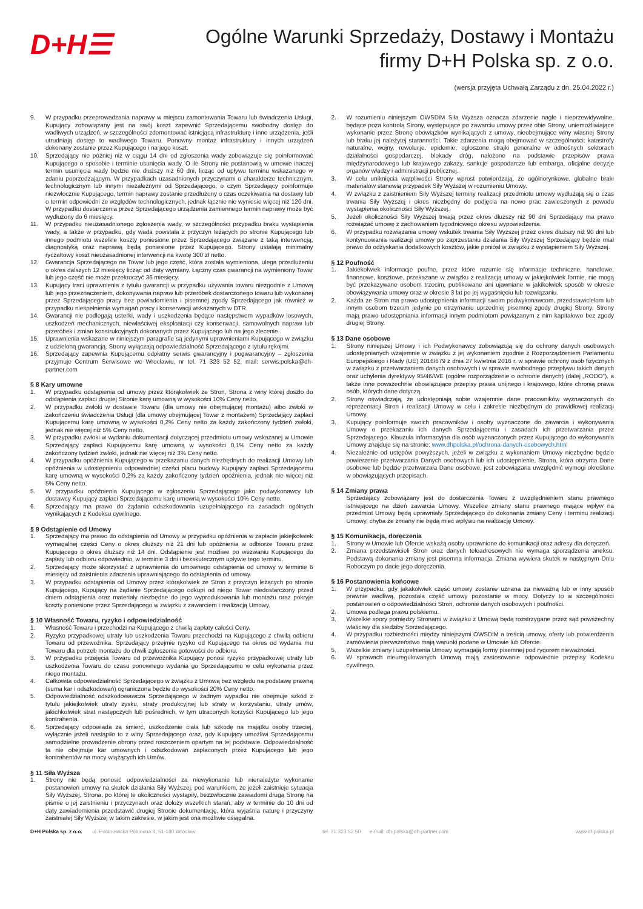D+H☰
Ogólne Warunki Sprzedaży, Dostawy i Montażu
firmy D+H Polska sp. z o.o.
(wersja przyjęta Uchwałą Zarządu z dn. 25.04.2022 r.)
9. W przypadku przeprowadzania naprawy w miejscu zamontowania Towaru lub świadczenia Usługi, Kupujący zobowiązany jest na swój koszt zapewnić Sprzedającemu swobodny dostęp do wadliwych urządzeń, w szczególności zdemontować istniejącą infrastrukturę i inne urządzenia, jeśli utrudniają dostęp to wadliwego Towaru. Ponowny montaż infrastruktury i innych urządzeń dokonany zostanie przez Kupującego i na jego koszt.
10. Sprzedający nie później niż w ciągu 14 dni od zgłoszenia wady zobowiązuje się poinformować Kupującego o sposobie i terminie usunięcia wady. O ile Strony nie postanowią w umowie inaczej termin usunięcia wady będzie nie dłuższy niż 60 dni, licząc od upływu terminu wskazanego w zdaniu poprzedzającym. W przypadkach uzasadnionych przyczynami o charakterze technicznym, technologicznym lub innymi niezależnymi od Sprzedającego, o czym Sprzedający poinformuje niezwłocznie Kupującego, termin naprawy zostanie przedłużony o czas oczekiwania na dostawy lub o termin odpowiedni ze względów technologicznych, jednak łącznie nie wyniesie więcej niż 120 dni. W przypadku dostarczenia przez Sprzedającego urządzenia zamiennego termin naprawy może być wydłużony do 6 miesięcy.
11. W przypadku nieuzasadnionego zgłoszenia wady, w szczególności przypadku braku wystąpienia wady, a także w przypadku, gdy wada powstała z przyczyn leżących po stronie Kupującego lub innego podmiotu wszelkie koszty poniesione przez Sprzedającego związane z taką interwencją, diagnostyką oraz naprawą będą poniesione przez Kupującego. Strony ustalają minimalny ryczałtowy koszt nieuzasadnionej interwencji na kwotę 300 zł netto.
12. Gwarancja Sprzedającego na Towar lub jego część, która została wymieniona, ulega przedłużeniu o okres dalszych 12 miesięcy licząc od daty wymiany. Łączny czas gwarancji na wymieniony Towar lub jego część nie może przekroczyć 36 miesięcy.
13. Kupujący traci uprawnienia z tytułu gwarancji w przypadku używania towaru niezgodnie z Umową lub jego przeznaczeniem, dokonywania napraw lub przeróbek dostarczonego towaru lub wykonanej przez Sprzedającego pracy bez powiadomienia i pisemnej zgody Sprzedającego jak również w przypadku niespełnienia wymagań pracy i konserwacji wskazanych w DTR.
14. Gwarancji nie podlegają usterki, wady i uszkodzenia będące następstwem wypadków losowych, uszkodzeń mechanicznych, niewłaściwej eksploatacji czy konserwacji, samowolnych napraw lub przeróbek i zmian konstrukcyjnych dokonanych przez Kupującego lub na jego zlecenie.
15. Uprawnienia wskazane w niniejszym paragrafie są jedynymi uprawnieniami Kupującego w związku z udzieloną gwarancją. Strony wyłączają odpowiedzialność Sprzedającego z tytułu rękojmi.
16. Sprzedający zapewnia Kupującemu odpłatny serwis gwarancyjny i pogwarancyjny – zgłoszenia przyjmuje Centrum Serwisowe we Wrocławiu, nr tel. 71 323 52 52, mail: serwis.polska@dh-partner.com
§ 8 Kary umowne
1. W przypadku odstąpienia od umowy przez którąkolwiek ze Stron, Strona z winy której doszło do odstąpienia zapłaci drugiej Stronie karę umowną w wysokości 10% Ceny netto.
2. W przypadku zwłoki w dostawie Towaru (dla umowy nie obejmującej montażu) albo zwłoki w zakończeniu świadczenia Usługi (dla umowy obejmującej Towar z montażem) Sprzedający zapłaci Kupującemu karę umowną w wysokości 0,2% Ceny netto za każdy zakończony tydzień zwłoki, jednak nie więcej niż 5% Ceny netto.
3. W przypadku zwłoki w wydaniu dokumentacji dotyczącej przedmiotu umowy wskazanej w Umowie Sprzedający zapłaci Kupującemu karę umowną w wysokości 0,1% Ceny netto za każdy zakończony tydzień zwłoki, jednak nie więcej niż 3% Ceny netto.
4. W przypadku opóźnienia Kupującego w przekazaniu danych niezbędnych do realizacji Umowy lub opóźnienia w udostępnieniu odpowiedniej części placu budowy Kupujący zapłaci Sprzedającemu karę umowną w wysokości 0,2% za każdy zakończony tydzień opóźnienia, jednak nie więcej niż 5% Ceny netto.
5. W przypadku opóźnienia Kupującego w zgłoszeniu Sprzedającego jako podwykonawcy lub dostawcy Kupujący zapłaci Sprzedającemu karę umowną w wysokości 10% Ceny netto.
6. Sprzedający ma prawo do żądania odszkodowania uzupełniającego na zasadach ogólnych wynikających z Kodeksu cywilnego.
§ 9 Odstąpienie od Umowy
1. Sprzedający ma prawo do odstąpienia od Umowy w przypadku opóźnienia w zapłacie jakiejkolwiek wymagalnej części Ceny o okres dłuższy niż 21 dni lub opóźnienia w odbiorze Towaru przez Kupującego o okres dłuższy niż 14 dni. Odstąpienie jest możliwe po wezwaniu Kupującego do zapłaty lub odbioru odpowiednio, w terminie 3 dni i bezskutecznym upływie tego terminu.
2. Sprzedający może skorzystać z uprawnienia do umownego odstąpienia od umowy w terminie 6 miesięcy od zaistnienia zdarzenia uprawniającego do odstąpienia od umowy.
3. W przypadku odstąpienia od Umowy przez którąkolwiek ze Stron z przyczyn leżących po stronie Kupującego, Kupujący na żądanie Sprzedającego odkupi od niego Towar niedostarczony przed dniem odstąpienia oraz materiały niezbędne do jego wyprodukowania lub montażu oraz pokryje koszty poniesione przez Sprzedającego w związku z zawarciem i realizacją Umowy.
§ 10 Własność Towaru, ryzyko i odpowiedzialność
1. Własność Towaru i przechodzi na Kupującego z chwilą zapłaty całości Ceny.
2. Ryzyko przypadkowej utraty lub uszkodzenia Towaru przechodzi na Kupującego z chwilą odbioru Towaru od przewoźnika. Sprzedający przejmie ryzyko od Kupującego na okres od wydania mu Towaru dla potrzeb montażu do chwili zgłoszenia gotowości do odbioru.
3. W przypadku przejęcia Towaru od przewoźnika Kupujący ponosi ryzyko przypadkowej utraty lub uszkodzenia Towaru do czasu ponownego wydania go Sprzedającemu w celu wykonania przez niego montażu.
4. Całkowita odpowiedzialność Sprzedającego w związku z Umową bez względu na podstawę prawną (suma kar i odszkodowań) ograniczona będzie do wysokości 20% Ceny netto.
5. Odpowiedzialność odszkodowawcza Sprzedającego w żadnym wypadku nie obejmuje szkód z tytułu jakiejkolwiek utraty zysku, straty produkcyjnej lub straty w korzystaniu, utraty umów, jakichkolwiek strat następczych lub pośrednich, w tym utraconych korzyści Kupującego lub jego kontrahenta.
6. Sprzedający odpowiada za śmierć, uszkodzenie ciała lub szkodę na majątku osoby trzeciej, wyłącznie jeżeli nastąpiło to z winy Sprzedającego oraz, gdy Kupujący umożliwi Sprzedającemu samodzielne prowadzenie obrony przed roszczeniem opartym na tej podstawie. Odpowiedzialność ta nie obejmuje kar umownych i odszkodowań zapłaconych przez Kupującego lub jego kontrahentów na mocy wiążących ich Umów.
§ 11 Siła Wyższa
1. Strony nie będą ponosić odpowiedzialności za niewykonanie lub nienależyte wykonanie postanowień umowy na skutek działania Siły Wyższej, pod warunkiem, że jeżeli zaistnieje sytuacja Siły Wyższej, Strona, po której te okoliczności wystąpiły, bezzwłocznie zawiadomi drugą Stronę na piśmie o jej zaistnieniu i przyczynach oraz dołoży wszelkich starań, aby w terminie do 10 dni od daty zawiadomienia przedstawić drugiej Stronie dokumentację, która wyjaśnia naturę i przyczyny zaistniałej Siły Wyższej w takim zakresie, w jakim jest ona możliwie osiągalna.
2. W rozumieniu niniejszym OWSDiM Siła Wyższa oznacza zdarzenie nagłe i nieprzewidywalne, będące poza kontrolą Strony, występujące po zawarciu umowy przez obie Strony, uniemożliwiające wykonanie przez Stronę obowiązków wynikających z umowy, nieobejmujące winy własnej Strony lub braku jej należytej staranności. Takie zdarzenia mogą obejmować w szczególności: katastrofy naturalne, wojny, rewolucje, epidemie, ogłoszone strajki generalne w odnośnych sektorach działalności gospodarczej, blokady dróg, nałożone na podstawie przepisów prawa międzynarodowego lub krajowego zakazy, sankcje gospodarcze lub embarga, oficjalne decyzje organów władzy i administracji publicznej.
3. W celu uniknięcia wątpliwości Strony wprost potwierdzają, że ogólnorynkowe, globalne braki materiałów stanowią przypadek Siły Wyższej w rozumieniu Umowy.
4. W związku z zaistnieniem Siły Wyższej terminy realizacji przedmiotu umowy wydłużają się o czas trwania Siły Wyższej i okres niezbędny do podjęcia na nowo prac zawieszonych z powodu wystąpienia okoliczności Siły Wyższej.
5. Jeżeli okoliczności Siły Wyższej trwają przez okres dłuższy niż 90 dni Sprzedający ma prawo rozwiązać umowę z zachowaniem tygodniowego okresu wypowiedzenia.
6. W przypadku rozwiązania umowy wskutek trwania Siły Wyższej przez okres dłuższy niż 90 dni lub kontynuowania realizacji umowy po zaprzestaniu działania Siły Wyższej Sprzedający będzie miał prawo do odzyskania dodatkowych kosztów, jakie poniósł w związku z wystąpieniem Siły Wyższej.
§ 12 Poufność
1. Jakiekolwiek informacje poufne, przez które rozumie się informacje techniczne, handlowe, finansowe, kosztowe, przekazane w związku z realizacją umowy w jakiejkolwiek formie, nie mogą być przekazywane osobom trzecim, publikowane ani ujawniane w jakikolwiek sposób w okresie obowiązywania umowy oraz w okresie 3 lat po jej wygaśnięciu lub rozwiązaniu.
2. Każda ze Stron ma prawo udostępnienia informacji swoim podwykonawcom, przedstawicielom lub innym osobom trzecim jedynie po otrzymaniu uprzedniej pisemnej zgody drugiej Strony. Strony mają prawo udostępniania informacji innym podmiotom powiązanym z nim kapitałowo bez zgody drugiej Strony.
§ 13 Dane osobowe
1. Strony niniejszej Umowy i ich Podwykonawcy zobowiązują się do ochrony danych osobowych udostępnianych wzajemnie w związku z jej wykonaniem zgodnie z Rozporządzeniem Parlamentu Europejskiego i Rady (UE) 2016/679 z dnia 27 kwietnia 2016 r. w sprawie ochrony osób fizycznych w związku z przetwarzaniem danych osobowych i w sprawie swobodnego przepływu takich danych oraz uchylenia dyrektywy 95/46/WE (ogólne rozporządzenie o ochronie danych) (dalej „RODO”), a także inne powszechnie obowiązujące przepisy prawa unijnego i krajowego, które chronią prawa osób, których dane dotyczą.
2. Strony oświadczają, że udostępniają sobie wzajemnie dane pracowników wyznaczonych do reprezentacji Stron i realizacji Umowy w celu i zakresie niezbędnym do prawidłowej realizacji Umowy.
3. Kupujący poinformuje swoich pracowników i osoby wyznaczone do zawarcia i wykonywania Umowy o przekazaniu ich danych Sprzedającemu i zasadach ich przetwarzania przez Sprzedającego. Klauzula informacyjna dla osób wyznaczonych przez Kupującego do wykonywania Umowy znajduje się na stronie: www.dhpolska.pl/ochrona-danych-osobowych.html
4. Niezależnie od ustępów powyższych, jeżeli w związku z wykonaniem Umowy niezbędne będzie powierzenie przetwarzania Danych osobowych lub ich udostępnienie, Strona, która otrzyma Dane osobowe lub będzie przetwarzała Dane osobowe, jest zobowiązana uwzględnić wymogi określone w obowiązujących przepisach.
§ 14 Zmiany prawa
Sprzedający zobowiązany jest do dostarczenia Towaru z uwzględnieniem stanu prawnego istniejącego na dzień zawarcia Umowy. Wszelkie zmiany stanu prawnego mające wpływ na przedmiot Umowy będą uprawniały Sprzedającego do dokonania zmiany Ceny i terminu realizacji Umowy, chyba że zmiany nie będą mieć wpływu na realizację Umowy.
§ 15 Komunikacja, doręczenia
1. Strony w Umowie lub Ofercie wskażą osoby uprawnione do komunikacji oraz adresy dla doręczeń.
2. Zmiana przedstawicieli Stron oraz danych teleadresowych nie wymaga sporządzenia aneksu. Podstawą dokonania zmiany jest pisemna informacja. Zmiana wywiera skutek w następnym Dniu Roboczym po dacie jego doręczenia.
§ 16 Postanowienia końcowe
1. W przypadku, gdy jakakolwiek część umowy zostanie uznana za nieważną lub w inny sposób prawnie wadliwą, pozostała część umowy pozostanie w mocy. Dotyczy to w szczególności postanowień o odpowiedzialności Stron, ochronie danych osobowych i poufności.
2. Umowa podlega prawu polskiemu.
3. Wszelkie spory pomiędzy Stronami w związku z Umową będą rozstrzygane przez sąd powszechny właściwy dla siedziby Sprzedającego.
4. W przypadku rozbieżności między niniejszymi OWSDiM a treścią umowy, oferty lub potwierdzenia zamówienia pierwszeństwo mają warunki podane w Umowie lub Ofercie.
5. Wszelkie zmiany i uzupełnienia Umowy wymagają formy pisemnej pod rygorem nieważności.
6. W sprawach nieuregulowanych Umową mają zastosowanie odpowiednie przepisy Kodeksu cywilnego.
D+H Polska sp. z o.o. ul. Polanowicka Północna 8, 51-180 Wrocław tel. 71 323 52 50 e-mail: dh-polska@dh-partner.com www.dhpolska.pl